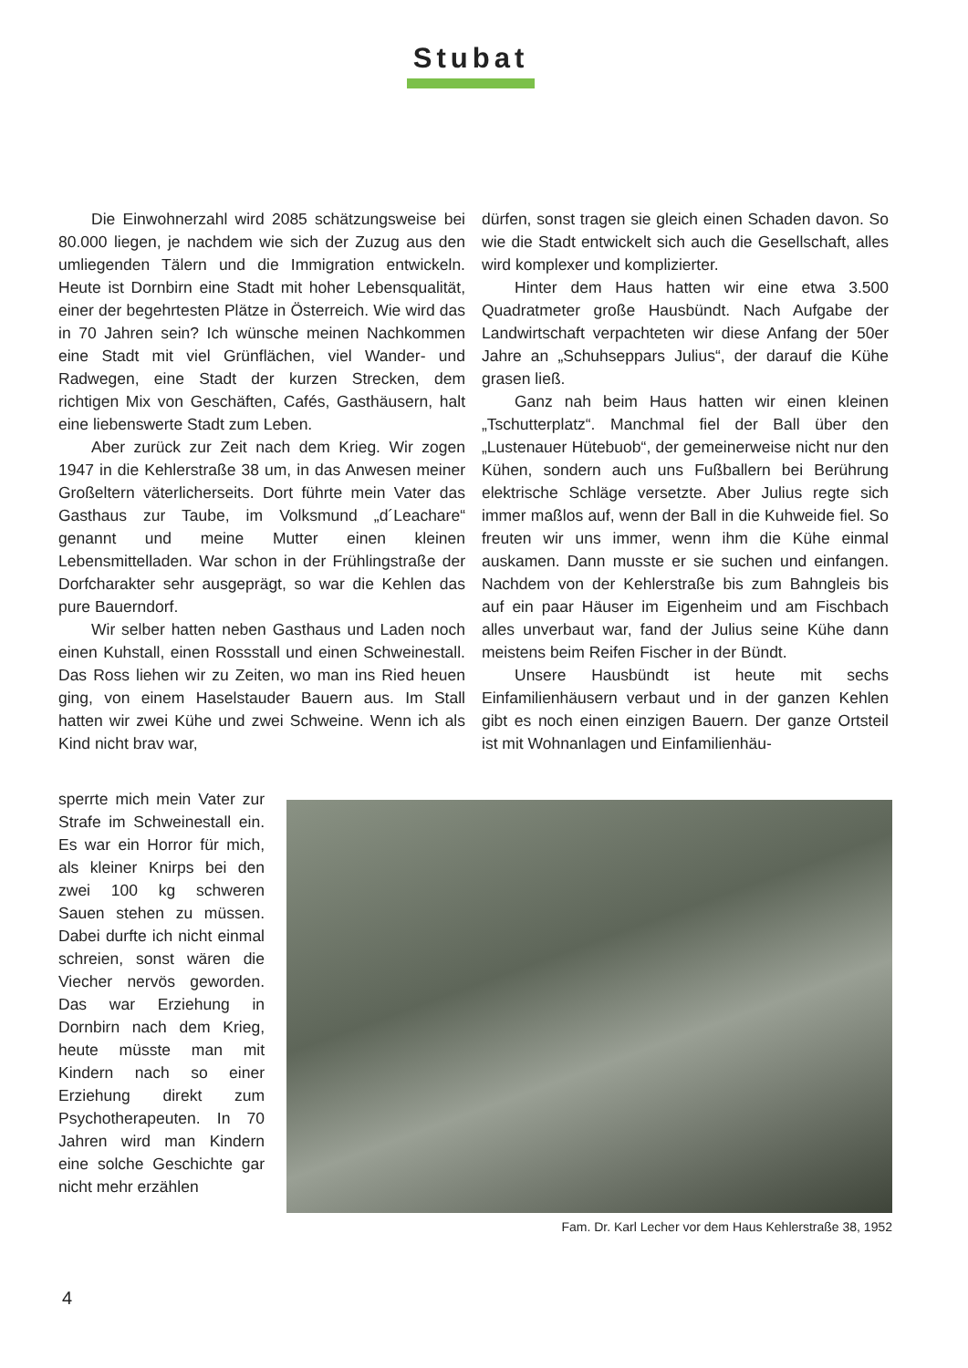Stubat
Die Einwohnerzahl wird 2085 schätzungsweise bei 80.000 liegen, je nachdem wie sich der Zuzug aus den umliegenden Tälern und die Immigration entwickeln. Heute ist Dornbirn eine Stadt mit hoher Lebensqualität, einer der begehrtesten Plätze in Österreich. Wie wird das in 70 Jahren sein? Ich wünsche meinen Nachkommen eine Stadt mit viel Grünflächen, viel Wander- und Radwegen, eine Stadt der kurzen Strecken, dem richtigen Mix von Geschäften, Cafés, Gasthäusern, halt eine liebenswerte Stadt zum Leben.
Aber zurück zur Zeit nach dem Krieg. Wir zogen 1947 in die Kehlerstraße 38 um, in das Anwesen meiner Großeltern väterlicherseits. Dort führte mein Vater das Gasthaus zur Taube, im Volksmund „d´Leachare“ genannt und meine Mutter einen kleinen Lebensmittelladen. War schon in der Frühlingstraße der Dorfcharakter sehr ausgeprägt, so war die Kehlen das pure Bauerndorf.
Wir selber hatten neben Gasthaus und Laden noch einen Kuhstall, einen Rossstall und einen Schweinestall. Das Ross liehen wir zu Zeiten, wo man ins Ried heuen ging, von einem Haselstauder Bauern aus. Im Stall hatten wir zwei Kühe und zwei Schweine. Wenn ich als Kind nicht brav war,
dürfen, sonst tragen sie gleich einen Schaden davon. So wie die Stadt entwickelt sich auch die Gesellschaft, alles wird komplexer und komplizierter.
Hinter dem Haus hatten wir eine etwa 3.500 Quadratmeter große Hausbündt. Nach Aufgabe der Landwirtschaft verpachteten wir diese Anfang der 50er Jahre an „Schuhseppars Julius“, der darauf die Kühe grasen ließ.
Ganz nah beim Haus hatten wir einen kleinen „Tschutterplatz“. Manchmal fiel der Ball über den „Lustenauer Hütebuob“, der gemeinerweise nicht nur den Kühen, sondern auch uns Fußballern bei Berührung elektrische Schläge versetzte. Aber Julius regte sich immer maßlos auf, wenn der Ball in die Kuhweide fiel. So freuten wir uns immer, wenn ihm die Kühe einmal auskamen. Dann musste er sie suchen und einfangen. Nachdem von der Kehlerstraße bis zum Bahngleis bis auf ein paar Häuser im Eigenheim und am Fischbach alles unverbaut war, fand der Julius seine Kühe dann meistens beim Reifen Fischer in der Bündt.
Unsere Hausbündt ist heute mit sechs Einfamilienhäusern verbaut und in der ganzen Kehlen gibt es noch einen einzigen Bauern. Der ganze Ortsteil ist mit Wohnanlagen und Einfamilienhäu-
sperrte mich mein Vater zur Strafe im Schweinestall ein. Es war ein Horror für mich, als kleiner Knirps bei den zwei 100 kg schweren Sauen stehen zu müssen. Dabei durfte ich nicht einmal schreien, sonst wären die Viecher nervös geworden. Das war Erziehung in Dornbirn nach dem Krieg, heute müsste man mit Kindern nach so einer Erziehung direkt zum Psychotherapeuten. In 70 Jahren wird man Kindern eine solche Geschichte gar nicht mehr erzählen
Fam. Dr. Karl Lecher vor dem Haus Kehlerstraße 38, 1952
4